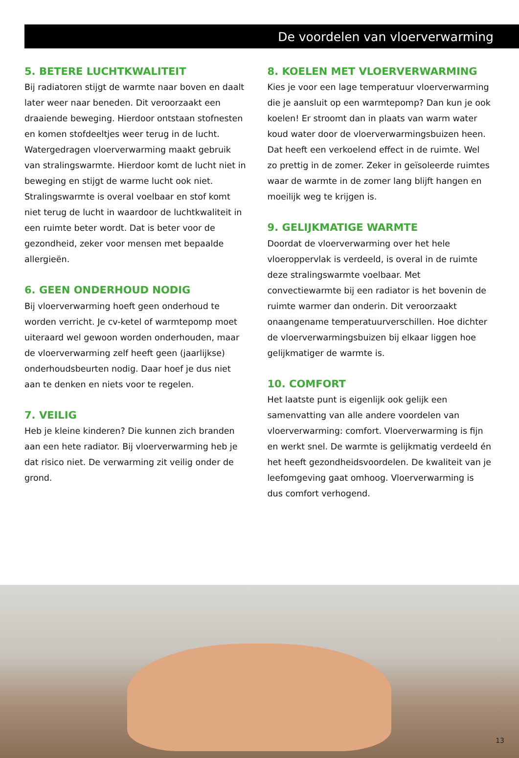De voordelen van vloerverwarming
5. BETERE LUCHTKWALITEIT
Bij radiatoren stijgt de warmte naar boven en daalt later weer naar beneden. Dit veroorzaakt een draaiende beweging. Hierdoor ontstaan stofnesten en komen stofdeeltjes weer terug in de lucht. Watergedragen vloerverwarming maakt gebruik van stralingswarmte. Hierdoor komt de lucht niet in beweging en stijgt de warme lucht ook niet. Stralingswarmte is overal voelbaar en stof komt niet terug de lucht in waardoor de luchtkwaliteit in een ruimte beter wordt. Dat is beter voor de gezondheid, zeker voor mensen met bepaalde allergieën.
6. GEEN ONDERHOUD NODIG
Bij vloerverwarming hoeft geen onderhoud te worden verricht. Je cv-ketel of warmtepomp moet uiteraard wel gewoon worden onderhouden, maar de vloerverwarming zelf heeft geen (jaarlijkse) onderhoudsbeurten nodig. Daar hoef je dus niet aan te denken en niets voor te regelen.
7. VEILIG
Heb je kleine kinderen? Die kunnen zich branden aan een hete radiator. Bij vloerverwarming heb je dat risico niet. De verwarming zit veilig onder de grond.
8. KOELEN MET VLOERVERWARMING
Kies je voor een lage temperatuur vloerverwarming die je aansluit op een warmtepomp? Dan kun je ook koelen! Er stroomt dan in plaats van warm water koud water door de vloerverwarmingsbuizen heen. Dat heeft een verkoelend effect in de ruimte. Wel zo prettig in de zomer. Zeker in geïsoleerde ruimtes waar de warmte in de zomer lang blijft hangen en moeilijk weg te krijgen is.
9. GELIJKMATIGE WARMTE
Doordat de vloerverwarming over het hele vloeroppervlak is verdeeld, is overal in de ruimte deze stralingswarmte voelbaar. Met convectiewarmte bij een radiator is het bovenin de ruimte warmer dan onderin. Dit veroorzaakt onaangename temperatuurverschillen. Hoe dichter de vloerverwarmingsbuizen bij elkaar liggen hoe gelijkmatiger de warmte is.
10. COMFORT
Het laatste punt is eigenlijk ook gelijk een samenvatting van alle andere voordelen van vloerverwarming: comfort. Vloerverwarming is fijn en werkt snel. De warmte is gelijkmatig verdeeld én het heeft gezondheidsvoordelen. De kwaliteit van je leefomgeving gaat omhoog. Vloerverwarming is dus comfort verhogend.
13